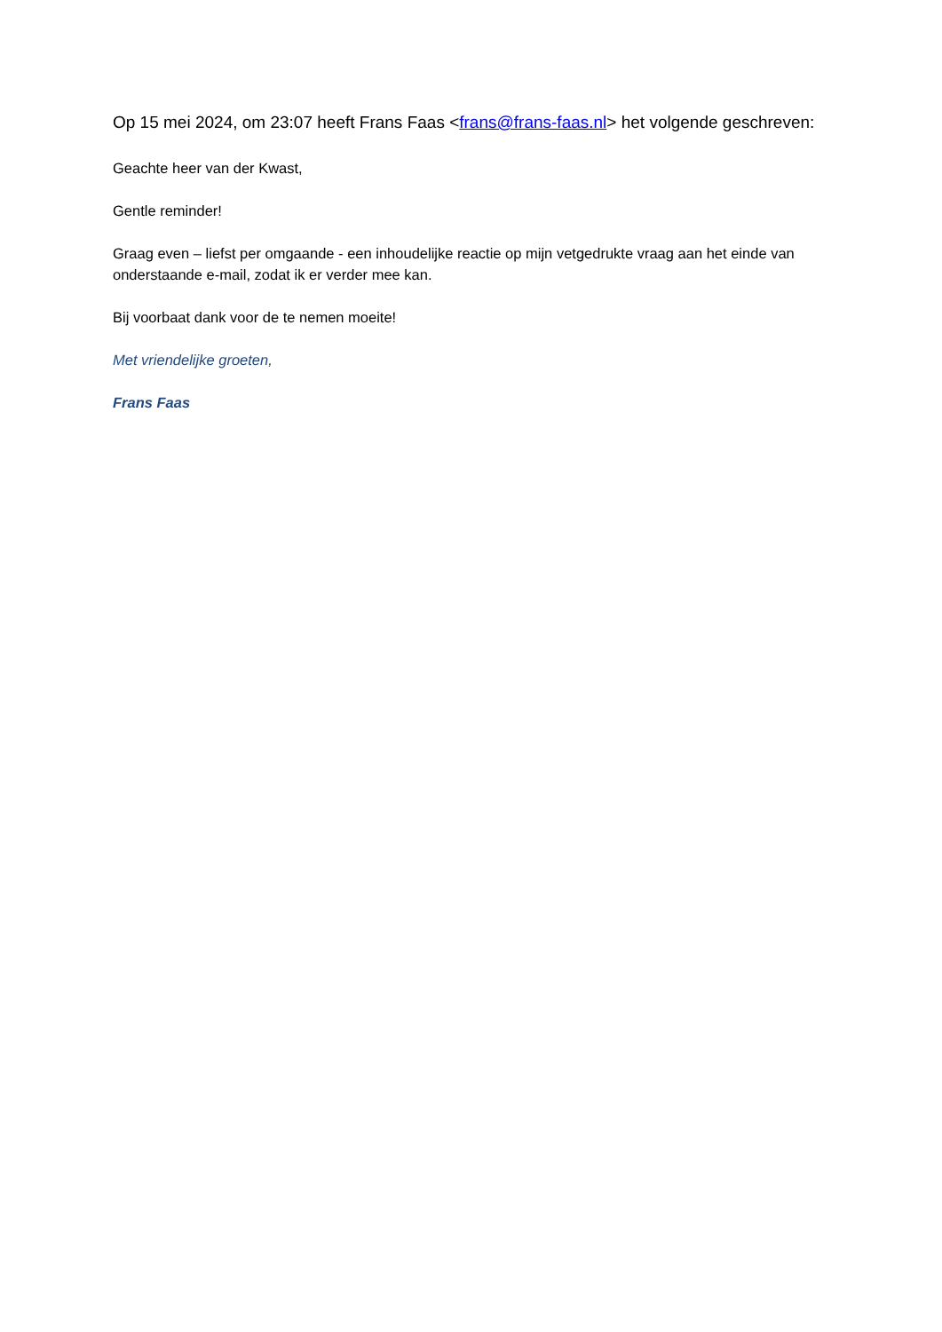Op 15 mei 2024, om 23:07 heeft Frans Faas <frans@frans-faas.nl> het volgende geschreven:
Geachte heer van der Kwast,
Gentle reminder!
Graag even – liefst per omgaande - een inhoudelijke reactie op mijn vetgedrukte vraag aan het einde van onderstaande e-mail, zodat ik er verder mee kan.
Bij voorbaat dank voor de te nemen moeite!
Met vriendelijke groeten,
Frans Faas